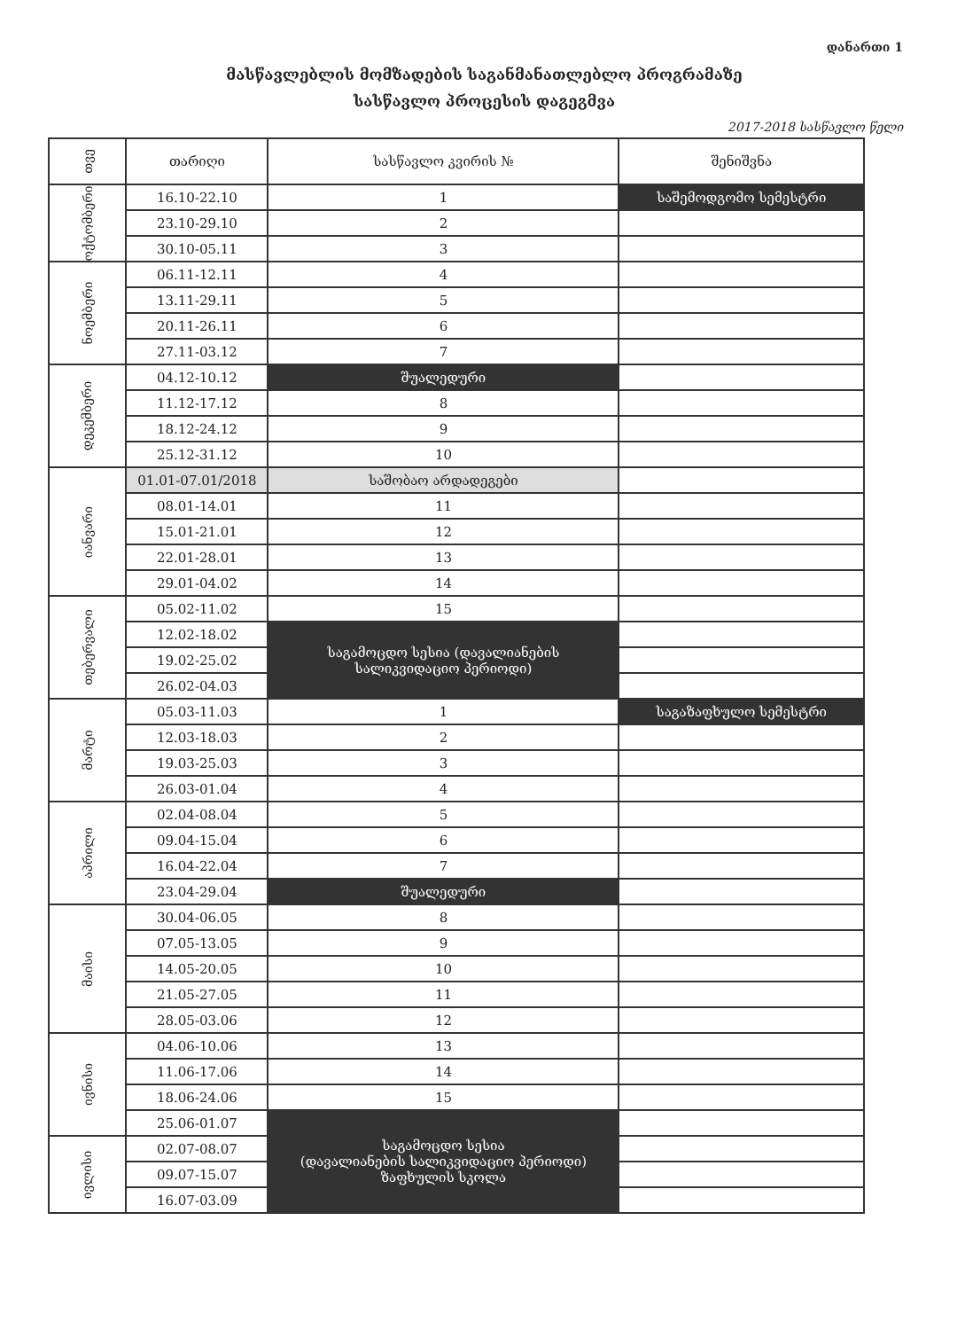დანართი 1
მასწავლებლის მომზადების საგანმანათლებლო პროგრამაზე
სასწავლო პროცესის დაგეგმვა
2017-2018 სასწავლო წელი
| თვე | თარიღი | სასწავლო კვირის № | შენიშვნა |
| --- | --- | --- | --- |
| ოქტომბერი | 16.10-22.10 | 1 | საშემოდგომო სემესტრი |
| | 23.10-29.10 | 2 | |
| | 30.10-05.11 | 3 | |
| ნოემბერი | 06.11-12.11 | 4 | |
| | 13.11-29.11 | 5 | |
| | 20.11-26.11 | 6 | |
| | 27.11-03.12 | 7 | |
| დეკემბერი | 04.12-10.12 | შუალედური | |
| | 11.12-17.12 | 8 | |
| | 18.12-24.12 | 9 | |
| | 25.12-31.12 | 10 | |
| იანვარი | 01.01-07.01/2018 | საშობაო არდადეგები | |
| | 08.01-14.01 | 11 | |
| | 15.01-21.01 | 12 | |
| | 22.01-28.01 | 13 | |
| | 29.01-04.02 | 14 | |
| თებერვალი | 05.02-11.02 | 15 | |
| | 12.02-18.02 | საგამოცდო სესია (დავალიანების სალიკვიდაციო პერიოდი) | |
| | 19.02-25.02 | | |
| | 26.02-04.03 | | |
| მარტი | 05.03-11.03 | 1 | საგაზაფხულო სემესტრი |
| | 12.03-18.03 | 2 | |
| | 19.03-25.03 | 3 | |
| | 26.03-01.04 | 4 | |
| აპრილი | 02.04-08.04 | 5 | |
| | 09.04-15.04 | 6 | |
| | 16.04-22.04 | 7 | |
| | 23.04-29.04 | შუალედური | |
| მაისი | 30.04-06.05 | 8 | |
| | 07.05-13.05 | 9 | |
| | 14.05-20.05 | 10 | |
| | 21.05-27.05 | 11 | |
| | 28.05-03.06 | 12 | |
| ივნისი | 04.06-10.06 | 13 | |
| | 11.06-17.06 | 14 | |
| | 18.06-24.06 | 15 | |
| | 25.06-01.07 | საგამოცდო სესია (დავალიანების სალიკვიდაციო პერიოდი) ზაფხულის სკოლა | |
| ივლისი | 02.07-08.07 | | |
| | 09.07-15.07 | | |
| | 16.07-03.09 | | |